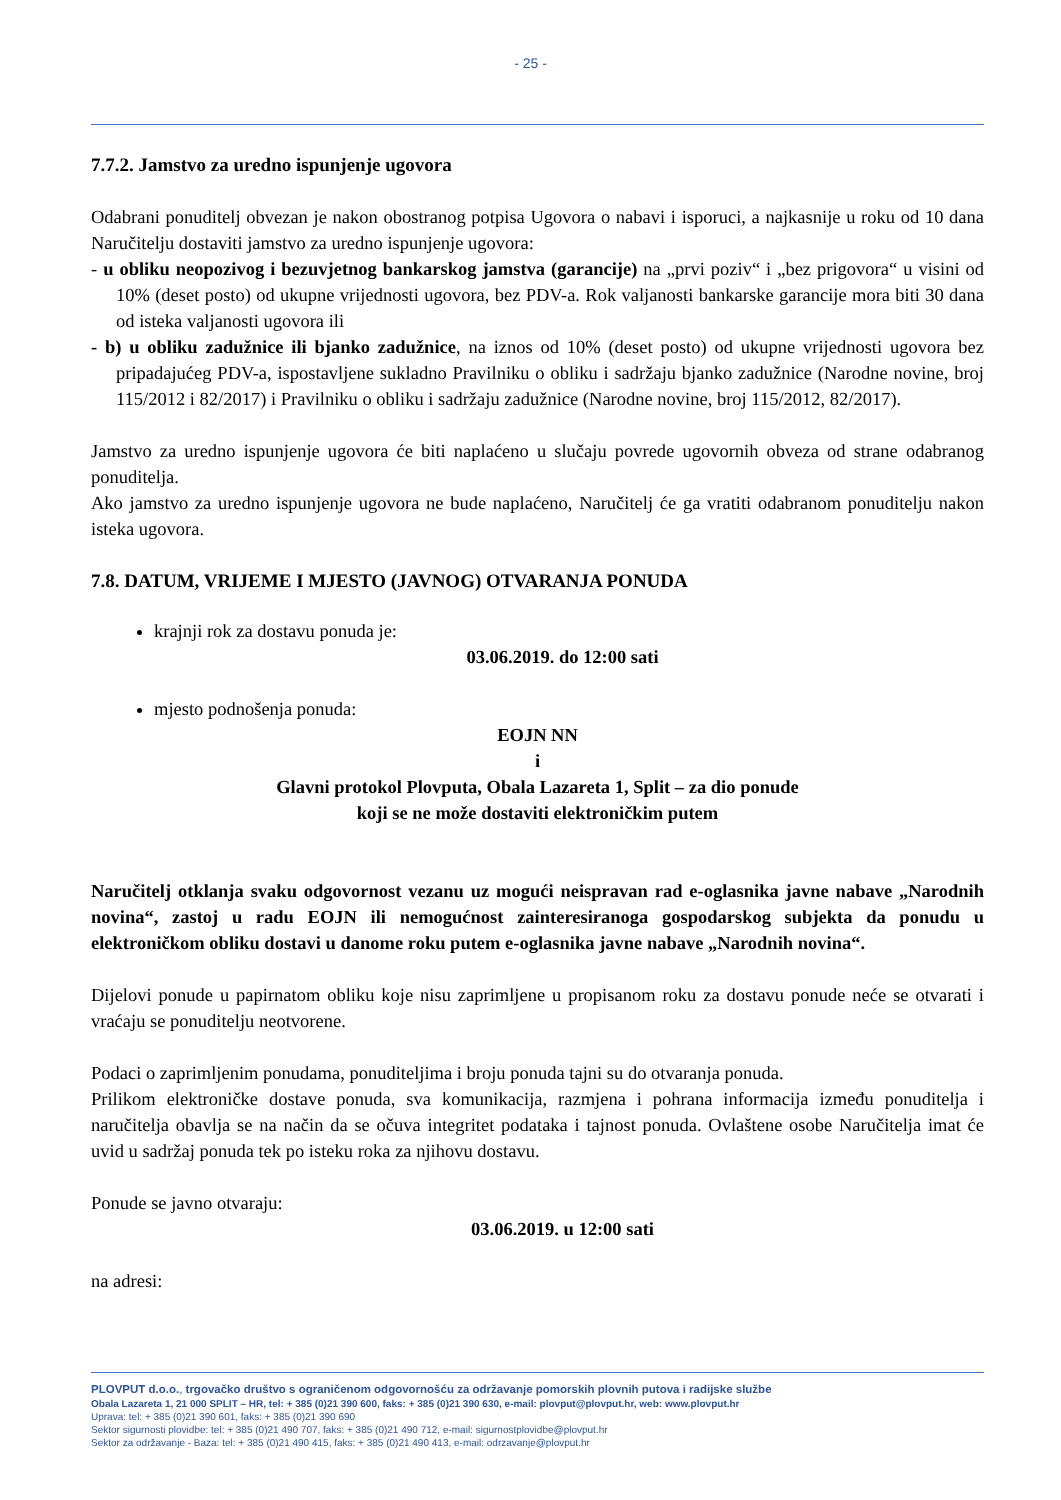- 25 -
7.7.2. Jamstvo za uredno ispunjenje ugovora
Odabrani ponuditelj obvezan je nakon obostranog potpisa Ugovora o nabavi i isporuci, a najkasnije u roku od 10 dana Naručitelju dostaviti jamstvo za uredno ispunjenje ugovora:
- u obliku neopozivog i bezuvjetnog bankarskog jamstva (garancije) na „prvi poziv“ i „bez prigovora“ u visini od 10% (deset posto) od ukupne vrijednosti ugovora, bez PDV-a. Rok valjanosti bankarske garancije mora biti 30 dana od isteka valjanosti ugovora ili
- b) u obliku zadužnice ili bjanko zadužnice, na iznos od 10% (deset posto) od ukupne vrijednosti ugovora bez pripadajućeg PDV-a, ispostavljene sukladno Pravilniku o obliku i sadržaju bjanko zadužnice (Narodne novine, broj 115/2012 i 82/2017) i Pravilniku o obliku i sadržaju zadužnice (Narodne novine, broj 115/2012, 82/2017).
Jamstvo za uredno ispunjenje ugovora će biti naplaćeno u slučaju povrede ugovornih obveza od strane odabranog ponuditelja.
Ako jamstvo za uredno ispunjenje ugovora ne bude naplaćeno, Naručitelj će ga vratiti odabranom ponuditelju nakon isteka ugovora.
7.8. DATUM, VRIJEME I MJESTO (JAVNOG) OTVARANJA PONUDA
krajnji rok za dostavu ponuda je:
03.06.2019. do 12:00 sati
mjesto podnošenja ponuda:
EOJN NN
i
Glavni protokol Plovputa, Obala Lazareta 1, Split – za dio ponude
koji se ne može dostaviti elektroničkim putem
Naručitelj otklanja svaku odgovornost vezanu uz mogući neispravan rad e-oglasnika javne nabave „Narodnih novina“, zastoj u radu EOJN ili nemogućnost zainteresiranoga gospodarskog subjekta da ponudu u elektroničkom obliku dostavi u danome roku putem e-oglasnika javne nabave „Narodnih novina“.
Dijelovi ponude u papirnatom obliku koje nisu zaprimljene u propisanom roku za dostavu ponude neće se otvarati i vraćaju se ponuditelju neotvorene.
Podaci o zaprimljenim ponudama, ponuditeljima i broju ponuda tajni su do otvaranja ponuda.
Prilikom elektroničke dostave ponuda, sva komunikacija, razmjena i pohrana informacija između ponuditelja i naručitelja obavlja se na način da se očuva integritet podataka i tajnost ponuda. Ovlaštene osobe Naručitelja imat će uvid u sadržaj ponuda tek po isteku roka za njihovu dostavu.
Ponude se javno otvaraju:
03.06.2019. u 12:00 sati
na adresi:
PLOVPUT d.o.o., trgovačko društvo s ograničenom odgovornošću za održavanje pomorskih plovnih putova i radijske službe
Obala Lazareta 1, 21 000 SPLIT – HR, tel: + 385 (0)21 390 600, faks: + 385 (0)21 390 630, e-mail: plovput@plovput.hr, web: www.plovput.hr
Uprava: tel: + 385 (0)21 390 601, faks: + 385 (0)21 390 690
Sektor sigurnosti plovidbe: tel: + 385 (0)21 490 707, faks: + 385 (0)21 490 712, e-mail: sigurnostplovidbe@plovput.hr
Sektor za održavanje - Baza: tel: + 385 (0)21 490 415, faks: + 385 (0)21 490 413, e-mail: odrzavanje@plovput.hr